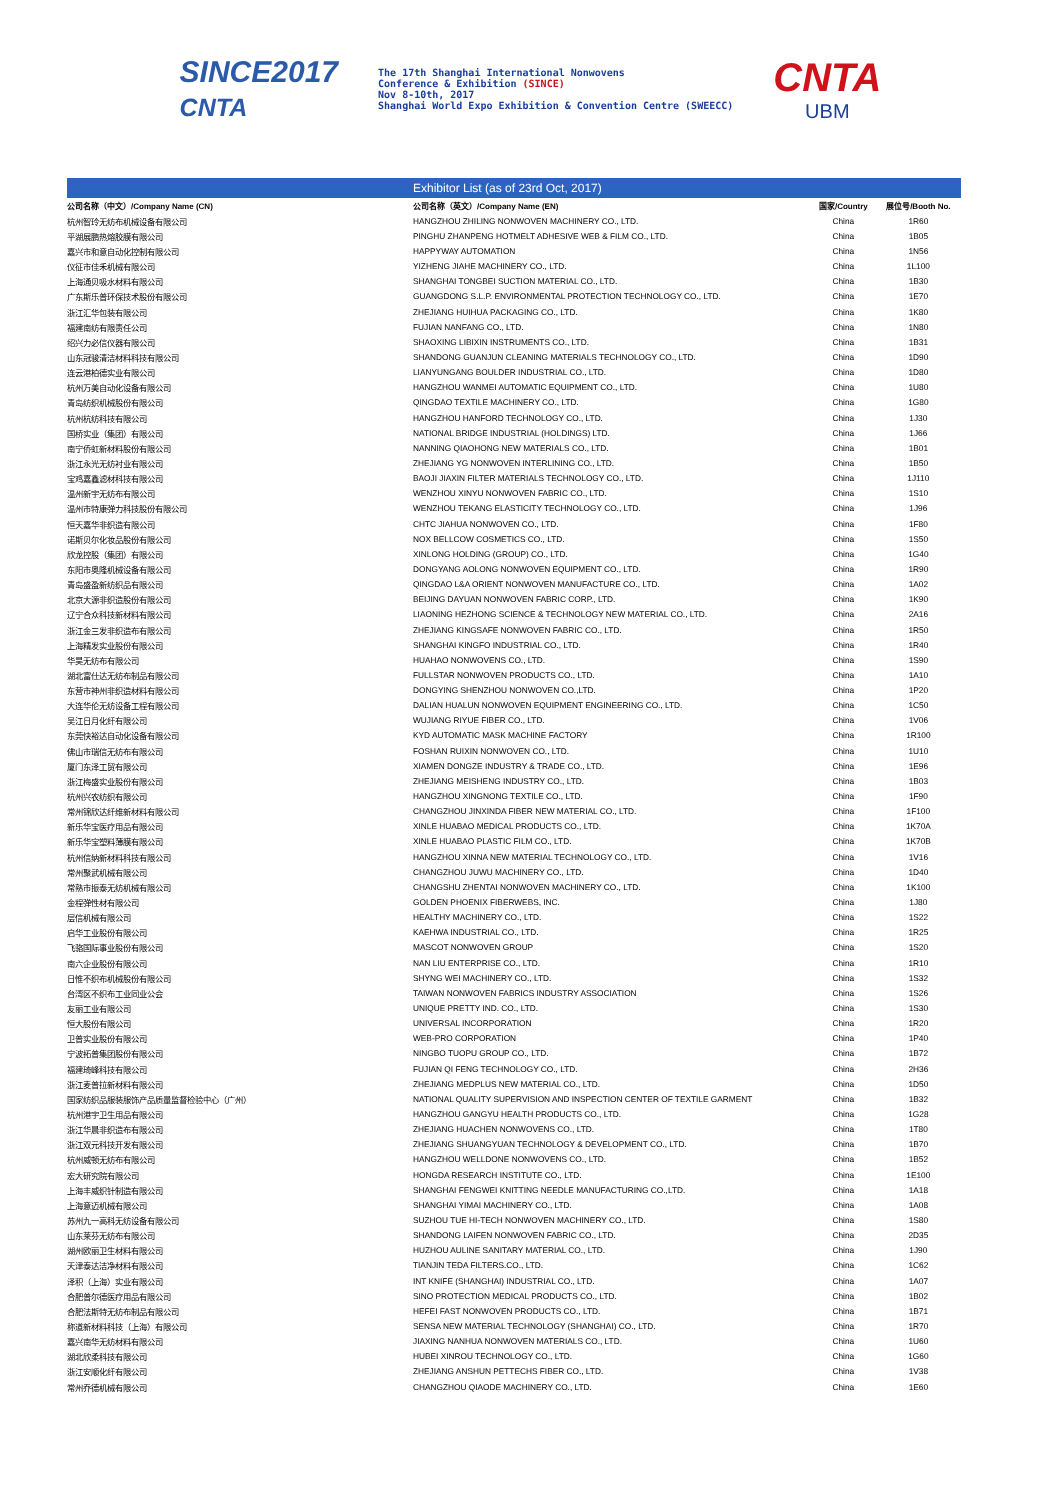SINCE2017
CNTA
The 17th Shanghai International Nonwovens
Conference & Exhibition (SINCE)
Nov 8-10th, 2017
Shanghai World Expo Exhibition & Convention Centre (SWEECC)
CNTA
UBM
| | Exhibitor List (as of 23rd Oct, 2017) | | |
| 公司名称（中文）/Company Name (CN) | 公司名称（英文）/Company Name (EN) | 国家/Country | 展位号/Booth No. |
| 杭州智玲无纺布机械设备有限公司 | HANGZHOU ZHILING NONWOVEN MACHINERY CO., LTD. | China | 1R60 |
| 平湖展鹏热熔胶膜有限公司 | PINGHU ZHANPENG HOTMELT ADHESIVE WEB & FILM CO., LTD. | China | 1B05 |
| 嘉兴市和意自动化控制有限公司 | HAPPYWAY AUTOMATION | China | 1N56 |
| 仪征市佳禾机械有限公司 | YIZHENG JIAHE MACHINERY CO., LTD. | China | 1L100 |
| 上海通贝吸水材料有限公司 | SHANGHAI TONGBEI SUCTION MATERIAL CO., LTD. | China | 1B30 |
| 广东斯乐普环保技术股份有限公司 | GUANGDONG S.L.P. ENVIRONMENTAL PROTECTION TECHNOLOGY CO., LTD. | China | 1E70 |
| 浙江汇华包装有限公司 | ZHEJIANG HUIHUA PACKAGING CO., LTD. | China | 1K80 |
| 福建南纺有限责任公司 | FUJIAN NANFANG CO., LTD. | China | 1N80 |
| 绍兴力必信仪器有限公司 | SHAOXING LIBIXIN INSTRUMENTS CO., LTD. | China | 1B31 |
| 山东冠骏清洁材料科技有限公司 | SHANDONG GUANJUN CLEANING MATERIALS TECHNOLOGY CO., LTD. | China | 1D90 |
| 连云港柏德实业有限公司 | LIANYUNGANG BOULDER INDUSTRIAL CO., LTD. | China | 1D80 |
| 杭州万美自动化设备有限公司 | HANGZHOU WANMEI AUTOMATIC EQUIPMENT CO., LTD. | China | 1U80 |
| 青岛纺织机械股份有限公司 | QINGDAO TEXTILE MACHINERY CO., LTD. | China | 1G80 |
| 杭州杭纺科技有限公司 | HANGZHOU HANFORD TECHNOLOGY CO., LTD. | China | 1J30 |
| 国桥实业（集团）有限公司 | NATIONAL BRIDGE INDUSTRIAL (HOLDINGS) LTD. | China | 1J66 |
| 南宁侨虹新材料股份有限公司 | NANNING QIAOHONG NEW MATERIALS CO., LTD. | China | 1B01 |
| 浙江永光无纺衬业有限公司 | ZHEJIANG YG NONWOVEN INTERLINING CO., LTD. | China | 1B50 |
| 宝鸡嘉鑫滤材科技有限公司 | BAOJI JIAXIN FILTER MATERIALS TECHNOLOGY CO., LTD. | China | 1J110 |
| 温州新宇无纺布有限公司 | WENZHOU XINYU NONWOVEN FABRIC CO., LTD. | China | 1S10 |
| 温州市特康弹力科技股份有限公司 | WENZHOU TEKANG ELASTICITY TECHNOLOGY CO., LTD. | China | 1J96 |
| 恒天嘉华非织造有限公司 | CHTC JIAHUA NONWOVEN CO., LTD. | China | 1F80 |
| 诺斯贝尔化妆品股份有限公司 | NOX BELLCOW COSMETICS CO., LTD. | China | 1S50 |
| 欣龙控股（集团）有限公司 | XINLONG HOLDING (GROUP) CO., LTD. | China | 1G40 |
| 东阳市奥隆机械设备有限公司 | DONGYANG AOLONG NONWOVEN EQUIPMENT CO., LTD. | China | 1R90 |
| 青岛盛盈新纺织品有限公司 | QINGDAO L&A ORIENT NONWOVEN MANUFACTURE CO., LTD. | China | 1A02 |
| 北京大源非织造股份有限公司 | BEIJING DAYUAN NONWOVEN FABRIC CORP., LTD. | China | 1K90 |
| 辽宁合众科技新材料有限公司 | LIAONING HEZHONG SCIENCE & TECHNOLOGY NEW MATERIAL CO., LTD. | China | 2A16 |
| 浙江金三发非织造布有限公司 | ZHEJIANG KINGSAFE NONWOVEN FABRIC CO., LTD. | China | 1R50 |
| 上海精发实业股份有限公司 | SHANGHAI KINGFO INDUSTRIAL CO., LTD. | China | 1R40 |
| 华昊无纺布有限公司 | HUAHAO NONWOVENS CO., LTD. | China | 1S90 |
| 湖北富仕达无纺布制品有限公司 | FULLSTAR NONWOVEN PRODUCTS CO., LTD. | China | 1A10 |
| 东营市神州非织造材料有限公司 | DONGYING SHENZHOU NONWOVEN CO.,LTD. | China | 1P20 |
| 大连华伦无纺设备工程有限公司 | DALIAN HUALUN NONWOVEN EQUIPMENT ENGINEERING CO., LTD. | China | 1C50 |
| 吴江日月化纤有限公司 | WUJIANG RIYUE FIBER CO., LTD. | China | 1V06 |
| 东莞快裕达自动化设备有限公司 | KYD AUTOMATIC MASK MACHINE FACTORY | China | 1R100 |
| 佛山市瑞信无纺布有限公司 | FOSHAN RUIXIN NONWOVEN CO., LTD. | China | 1U10 |
| 厦门东泽工贸有限公司 | XIAMEN DONGZE INDUSTRY & TRADE CO., LTD. | China | 1E96 |
| 浙江梅盛实业股份有限公司 | ZHEJIANG MEISHENG INDUSTRY CO., LTD. | China | 1B03 |
| 杭州兴农纺织有限公司 | HANGZHOU XINGNONG TEXTILE CO., LTD. | China | 1F90 |
| 常州锦欣达纤维新材料有限公司 | CHANGZHOU JINXINDA FIBER NEW MATERIAL CO., LTD. | China | 1F100 |
| 新乐华宝医疗用品有限公司 | XINLE HUABAO MEDICAL PRODUCTS CO., LTD. | China | 1K70A |
| 新乐华宝塑料薄膜有限公司 | XINLE HUABAO PLASTIC FILM CO., LTD. | China | 1K70B |
| 杭州信纳新材料科技有限公司 | HANGZHOU XINNA NEW MATERIAL TECHNOLOGY CO., LTD. | China | 1V16 |
| 常州聚武机械有限公司 | CHANGZHOU JUWU MACHINERY CO., LTD. | China | 1D40 |
| 常熟市振泰无纺机械有限公司 | CHANGSHU ZHENTAI NONWOVEN MACHINERY CO., LTD. | China | 1K100 |
| 金程弹性材有限公司 | GOLDEN PHOENIX FIBERWEBS, INC. | China | 1J80 |
| 层信机械有限公司 | HEALTHY MACHINERY CO., LTD. | China | 1S22 |
| 启华工业股份有限公司 | KAEHWA INDUSTRIAL CO., LTD. | China | 1R25 |
| 飞骆国际事业股份有限公司 | MASCOT NONWOVEN GROUP | China | 1S20 |
| 南六企业股份有限公司 | NAN LIU ENTERPRISE CO., LTD. | China | 1R10 |
| 日惟不织布机械股份有限公司 | SHYNG WEI MACHINERY CO., LTD. | China | 1S32 |
| 台湾区不织布工业同业公会 | TAIWAN NONWOVEN FABRICS INDUSTRY ASSOCIATION | China | 1S26 |
| 友丽工业有限公司 | UNIQUE PRETTY IND. CO., LTD. | China | 1S30 |
| 恒大股份有限公司 | UNIVERSAL INCORPORATION | China | 1R20 |
| 卫普实业股份有限公司 | WEB-PRO CORPORATION | China | 1P40 |
| 宁波拓普集团股份有限公司 | NINGBO TUOPU GROUP CO., LTD. | China | 1B72 |
| 福建琦峰科技有限公司 | FUJIAN QI FENG TECHNOLOGY CO., LTD. | China | 2H36 |
| 浙江麦普拉新材料有限公司 | ZHEJIANG MEDPLUS NEW MATERIAL CO., LTD. | China | 1D50 |
| 国家纺织品服装服饰产品质量监督检验中心（广州） | NATIONAL QUALITY SUPERVISION AND INSPECTION CENTER OF TEXTILE GARMENT | China | 1B32 |
| 杭州港宇卫生用品有限公司 | HANGZHOU GANGYU HEALTH PRODUCTS CO., LTD. | China | 1G28 |
| 浙江华晨非织造布有限公司 | ZHEJIANG HUACHEN NONWOVENS CO., LTD. | China | 1T80 |
| 浙江双元科技开发有限公司 | ZHEJIANG SHUANGYUAN TECHNOLOGY & DEVELOPMENT CO., LTD. | China | 1B70 |
| 杭州威顿无纺布有限公司 | HANGZHOU WELLDONE NONWOVENS CO., LTD. | China | 1B52 |
| 宏大研究院有限公司 | HONGDA RESEARCH INSTITUTE CO., LTD. | China | 1E100 |
| 上海丰威织针制造有限公司 | SHANGHAI FENGWEI KNITTING NEEDLE MANUFACTURING CO.,LTD. | China | 1A18 |
| 上海意迈机械有限公司 | SHANGHAI YIMAI MACHINERY CO., LTD. | China | 1A08 |
| 苏州九一高科无纺设备有限公司 | SUZHOU TUE HI-TECH NONWOVEN MACHINERY CO., LTD. | China | 1S80 |
| 山东莱芬无纺布有限公司 | SHANDONG LAIFEN NONWOVEN FABRIC CO., LTD. | China | 2D35 |
| 湖州欧丽卫生材料有限公司 | HUZHOU AULINE SANITARY MATERIAL CO., LTD. | China | 1J90 |
| 天津泰达洁净材料有限公司 | TIANJIN TEDA FILTERS.CO., LTD. | China | 1C62 |
| 泽积（上海）实业有限公司 | INT KNIFE (SHANGHAI) INDUSTRIAL CO., LTD. | China | 1A07 |
| 合肥普尔德医疗用品有限公司 | SINO PROTECTION MEDICAL PRODUCTS CO., LTD. | China | 1B02 |
| 合肥法斯特无纺布制品有限公司 | HEFEI FAST NONWOVEN PRODUCTS CO., LTD. | China | 1B71 |
| 称道新材料科技（上海）有限公司 | SENSA NEW MATERIAL TECHNOLOGY (SHANGHAI) CO., LTD. | China | 1R70 |
| 嘉兴南华无纺材料有限公司 | JIAXING NANHUA NONWOVEN MATERIALS CO., LTD. | China | 1U60 |
| 湖北欣柔科技有限公司 | HUBEI XINROU TECHNOLOGY CO., LTD. | China | 1G60 |
| 浙江安顺化纤有限公司 | ZHEJIANG ANSHUN PETTECHS FIBER CO., LTD. | China | 1V38 |
| 常州乔德机械有限公司 | CHANGZHOU QIAODE MACHINERY CO., LTD. | China | 1E60 |